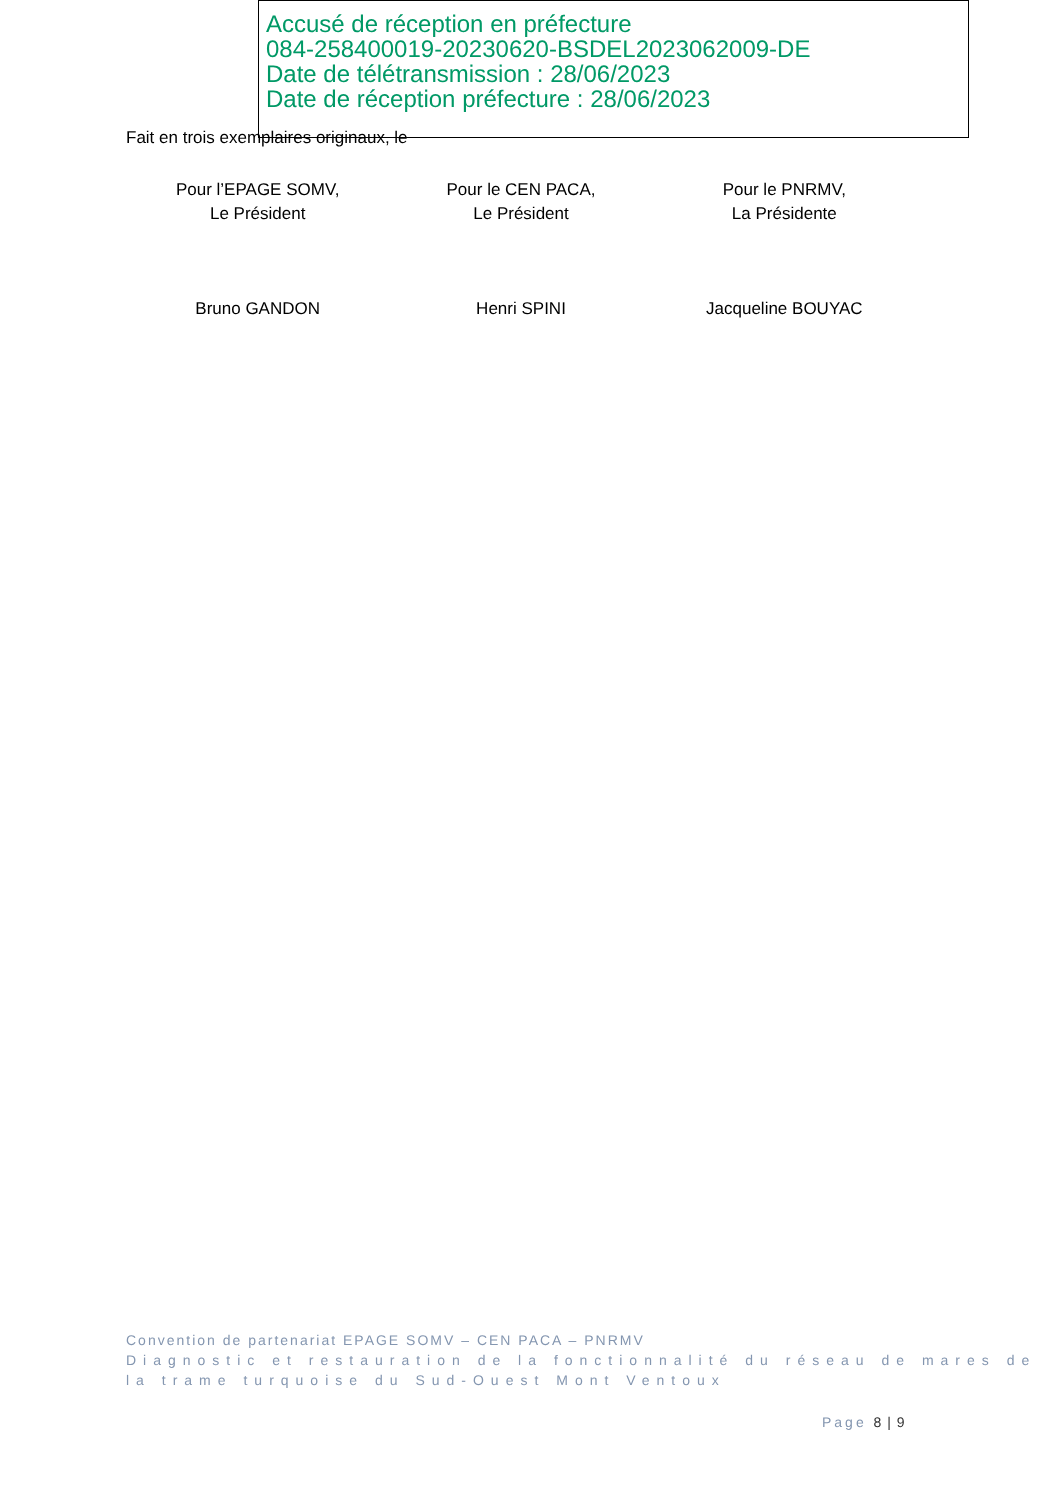Accusé de réception en préfecture
084-258400019-20230620-BSDEL2023062009-DE
Date de télétransmission : 28/06/2023
Date de réception préfecture : 28/06/2023
Fait en trois exemplaires originaux, le
Pour l’EPAGE SOMV,
Le Président
Pour le CEN PACA,
Le Président
Pour le PNRMV,
La Présidente
Bruno GANDON Henri SPINI Jacqueline BOUYAC
Convention de partenariat EPAGE SOMV – CEN PACA – PNRMV
Diagnostic et restauration de la fonctionnalité du réseau de mares de la trame turquoise du Sud-Ouest Mont Ventoux
Page 8 | 9